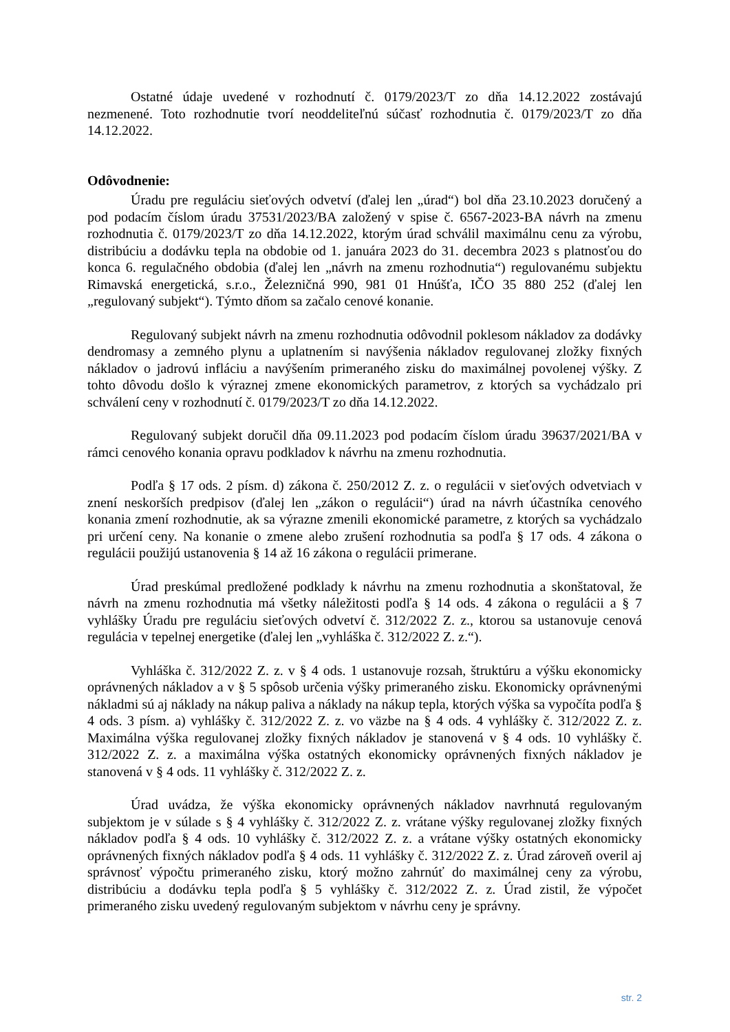Ostatné údaje uvedené v rozhodnutí č. 0179/2023/T zo dňa 14.12.2022 zostávajú nezmenené. Toto rozhodnutie tvorí neoddeliteľnú súčasť rozhodnutia č. 0179/2023/T zo dňa 14.12.2022.
Odôvodnenie:
Úradu pre reguláciu sieťových odvetví (ďalej len „úrad“) bol dňa 23.10.2023 doručený a pod podacím číslom úradu 37531/2023/BA založený v spise č. 6567-2023-BA návrh na zmenu rozhodnutia č. 0179/2023/T zo dňa 14.12.2022, ktorým úrad schválil maximálnu cenu za výrobu, distribúciu a dodávku tepla na obdobie od 1. januára 2023 do 31. decembra 2023 s platnosťou do konca 6. regulačného obdobia (ďalej len „návrh na zmenu rozhodnutia“) regulovanému subjektu Rimavská energetická, s.r.o., Železničná 990, 981 01 Hnúšťa, IČO 35 880 252 (ďalej len „regulovaný subjekt“). Týmto dňom sa začalo cenové konanie.
Regulovaný subjekt návrh na zmenu rozhodnutia odôvodnil poklesom nákladov za dodávky dendromasy a zemného plynu a uplatnením si navýšenia nákladov regulovanej zložky fixných nákladov o jadrovú infláciu a navýšením primeraného zisku do maximálnej povolenej výšky. Z tohto dôvodu došlo k výraznej zmene ekonomických parametrov, z ktorých sa vychádzalo pri schválení ceny v rozhodnutí č. 0179/2023/T zo dňa 14.12.2022.
Regulovaný subjekt doručil dňa 09.11.2023 pod podacím číslom úradu 39637/2021/BA v rámci cenového konania opravu podkladov k návrhu na zmenu rozhodnutia.
Podľa § 17 ods. 2 písm. d) zákona č. 250/2012 Z. z. o regulácii v sieťových odvetviach v znení neskorších predpisov (ďalej len „zákon o regulácii“) úrad na návrh účastníka cenového konania zmení rozhodnutie, ak sa výrazne zmenili ekonomické parametre, z ktorých sa vychádzalo pri určení ceny. Na konanie o zmene alebo zrušení rozhodnutia sa podľa § 17 ods. 4 zákona o regulácii použijú ustanovenia § 14 až 16 zákona o regulácii primerane.
Úrad preskúmal predložené podklady k návrhu na zmenu rozhodnutia a skonštatoval, že návrh na zmenu rozhodnutia má všetky náležitosti podľa § 14 ods. 4 zákona o regulácii a § 7 vyhlášky Úradu pre reguláciu sieťových odvetví č. 312/2022 Z. z., ktorou sa ustanovuje cenová regulácia v tepelnej energetike (ďalej len „vyhláška č. 312/2022 Z. z.“).
Vyhláška č. 312/2022 Z. z. v § 4 ods. 1 ustanovuje rozsah, štruktúru a výšku ekonomicky oprávnených nákladov a v § 5 spôsob určenia výšky primeraného zisku. Ekonomicky oprávnenými nákladmi sú aj náklady na nákup paliva a náklady na nákup tepla, ktorých výška sa vypočíta podľa § 4 ods. 3 písm. a) vyhlášky č. 312/2022 Z. z. vo väzbe na § 4 ods. 4 vyhlášky č. 312/2022 Z. z. Maximálna výška regulovanej zložky fixných nákladov je stanovená v § 4 ods. 10 vyhlášky č. 312/2022 Z. z. a maximálna výška ostatných ekonomicky oprávnených fixných nákladov je stanovená v § 4 ods. 11 vyhlášky č. 312/2022 Z. z.
Úrad uvádza, že výška ekonomicky oprávnených nákladov navrhnutá regulovaným subjektom je v súlade s § 4 vyhlášky č. 312/2022 Z. z. vrátane výšky regulovanej zložky fixných nákladov podľa § 4 ods. 10 vyhlášky č. 312/2022 Z. z. a vrátane výšky ostatných ekonomicky oprávnených fixných nákladov podľa § 4 ods. 11 vyhlášky č. 312/2022 Z. z. Úrad zároveň overil aj správnosť výpočtu primeraného zisku, ktorý možno zahrnúť do maximálnej ceny za výrobu, distribúciu a dodávku tepla podľa § 5 vyhlášky č. 312/2022 Z. z. Úrad zistil, že výpočet primeraného zisku uvedený regulovaným subjektom v návrhu ceny je správny.
str. 2